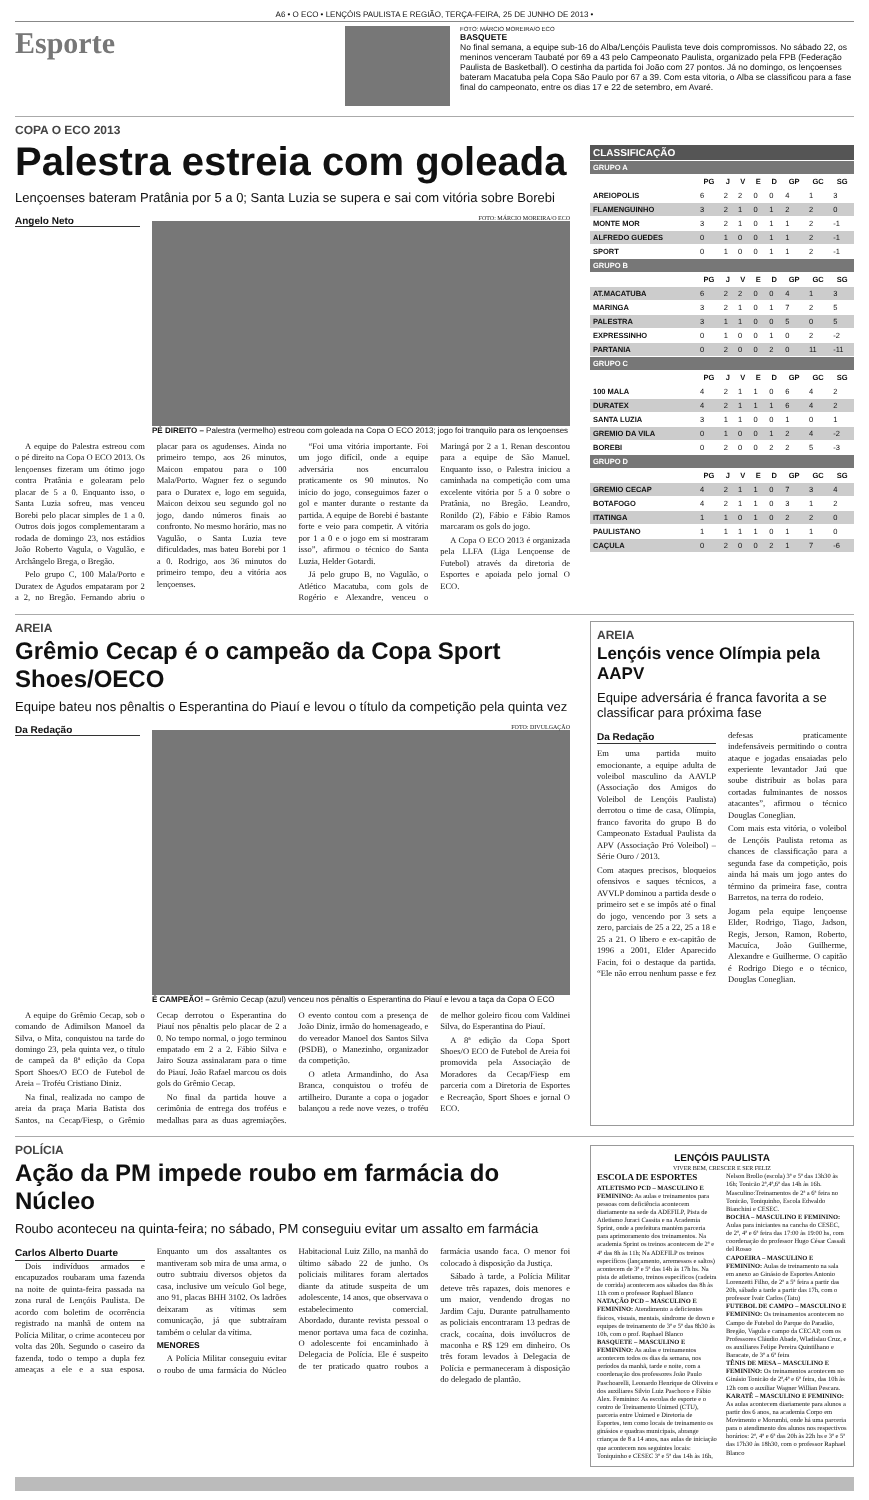A6 • O ECO • LENÇÓIS PAULISTA E REGIÃO, TERÇA-FEIRA, 25 DE JUNHO DE 2013 •
Esporte
FOTO: MÁRCIO MOREIRA/O ECO
BASQUETE
No final semana, a equipe sub-16 do Alba/Lençóis Paulista teve dois compromissos. No sábado 22, os meninos venceram Taubaté por 69 a 43 pelo Campeonato Paulista, organizado pela FPB (Federação Paulista de Basketball). O cestinha da partida foi João com 27 pontos. Já no domingo, os lençoenses bateram Macatuba pela Copa São Paulo por 67 a 39. Com esta vitoria, o Alba se classificou para a fase final do campeonato, entre os dias 17 e 22 de setembro, em Avaré.
COPA O ECO 2013
Palestra estreia com goleada
Lençoenses bateram Pratânia por 5 a 0; Santa Luzia se supera e sai com vitória sobre Borebi
Angelo Neto
FOTO: MÁRCIO MOREIRA/O ECO
PÉ DIREITO – Palestra (vermelho) estreou com goleada na Copa O ECO 2013; jogo foi tranquilo para os lençoenses
A equipe do Palestra estreou com o pé direito na Copa O ECO 2013. Os lençoenses fizeram um ótimo jogo contra Pratânia e golearam pelo placar de 5 a 0. Enquanto isso, o Santa Luzia sofreu, mas venceu Borebi pelo placar simples de 1 a 0. Outros dois jogos complementaram a rodada de domingo 23, nos estádios João Roberto Vagula, o Vagulão, e Archângelo Brega, o Bregão.
Pelo grupo C, 100 Mala/Porto e Duratex de Agudos empataram por 2 a 2, no Bregão. Fernando abriu o placar para os agudenses. Ainda no primeiro tempo, aos 26 minutos, Maicon empatou para o 100 Mala/Porto. Wagner fez o segundo para o Duratex e, logo em seguida, Maicon deixou seu segundo gol no jogo, dando números finais ao confronto. No mesmo horário, mas no Vagulão, o Santa Luzia teve dificuldades, mas bateu Borebi por 1 a 0. Rodrigo, aos 36 minutos do primeiro tempo, deu a vitória aos lençoenses.
“Foi uma vitória importante. Foi um jogo difícil, onde a equipe adversária nos encurralou praticamente os 90 minutos. No início do jogo, conseguimos fazer o gol e manter durante o restante da partida. A equipe de Borebi é bastante forte e veio para competir. A vitória por 1 a 0 e o jogo em si mostraram isso”, afirmou o técnico do Santa Luzia, Helder Gotardi.
Já pelo grupo B, no Vagulão, o Atlético Macatuba, com gols de Rogério e Alexandre, venceu o Maringá por 2 a 1. Renan descontou para a equipe de São Manuel. Enquanto isso, o Palestra iniciou a caminhada na competição com uma excelente vitória por 5 a 0 sobre o Pratânia, no Bregão. Leandro, Ronildo (2), Fábio e Fábio Ramos marcaram os gols do jogo.
A Copa O ECO 2013 é organizada pela LLFA (Liga Lençoense de Futebol) através da diretoria de Esportes e apoiada pelo jornal O ECO.
| CLASSIFICAÇÃO | | | | | | | | |
| --- | --- | --- | --- | --- | --- | --- | --- | --- |
| GRUPO A | | | | | | | | |
| | PG | J | V | E | D | GP | GC | SG |
| AREIOPOLIS | 6 | 2 | 2 | 0 | 0 | 4 | 1 | 3 |
| FLAMENGUINHO | 3 | 2 | 1 | 0 | 1 | 2 | 2 | 0 |
| MONTE MOR | 3 | 2 | 1 | 0 | 1 | 1 | 2 | -1 |
| ALFREDO GUEDES | 0 | 1 | 0 | 0 | 1 | 1 | 2 | -1 |
| SPORT | 0 | 1 | 0 | 0 | 1 | 1 | 2 | -1 |
| GRUPO B | | | | | | | | |
| | PG | J | V | E | D | GP | GC | SG |
| AT.MACATUBA | 6 | 2 | 2 | 0 | 0 | 4 | 1 | 3 |
| MARINGA | 3 | 2 | 1 | 0 | 1 | 7 | 2 | 5 |
| PALESTRA | 3 | 1 | 1 | 0 | 0 | 5 | 0 | 5 |
| EXPRESSINHO | 0 | 1 | 0 | 0 | 1 | 0 | 2 | -2 |
| PARTANIA | 0 | 2 | 0 | 0 | 2 | 0 | 11 | -11 |
| GRUPO C | | | | | | | | |
| | PG | J | V | E | D | GP | GC | SG |
| 100 MALA | 4 | 2 | 1 | 1 | 0 | 6 | 4 | 2 |
| DURATEX | 4 | 2 | 1 | 1 | 1 | 6 | 4 | 2 |
| SANTA LUZIA | 3 | 1 | 1 | 0 | 0 | 1 | 0 | 1 |
| GREMIO DA VILA | 0 | 1 | 0 | 0 | 1 | 2 | 4 | -2 |
| BOREBI | 0 | 2 | 0 | 0 | 2 | 2 | 5 | -3 |
| GRUPO D | | | | | | | | |
| | PG | J | V | E | D | GP | GC | SG |
| GREMIO CECAP | 4 | 2 | 1 | 1 | 0 | 7 | 3 | 4 |
| BOTAFOGO | 4 | 2 | 1 | 1 | 0 | 3 | 1 | 2 |
| ITATINGA | 1 | 1 | 0 | 1 | 0 | 2 | 2 | 0 |
| PAULISTANO | 1 | 1 | 1 | 1 | 0 | 1 | 1 | 0 |
| CAÇULA | 0 | 2 | 0 | 0 | 2 | 1 | 7 | -6 |
AREIA
Grêmio Cecap é o campeão da Copa Sport Shoes/OECO
Equipe bateu nos pênaltis o Esperantina do Piauí e levou o título da competição pela quinta vez
Da Redação
FOTO: DIVULGAÇÃO
É CAMPEÃO! – Grêmio Cecap (azul) venceu nos pênaltis o Esperantina do Piauí e levou a taça da Copa O ECO
A equipe do Grêmio Cecap, sob o comando de Adimilson Manoel da Silva, o Mita, conquistou na tarde do domingo 23, pela quinta vez, o título de campeã da 8ª edição da Copa Sport Shoes/O ECO de Futebol de Areia – Troféu Cristiano Diniz.
Na final, realizada no campo de areia da praça Maria Batista dos Santos, na Cecap/Fiesp, o Grêmio Cecap derrotou o Esperantina do Piauí nos pênaltis pelo placar de 2 a 0. No tempo normal, o jogo terminou empatado em 2 a 2. Fábio Silva e Jairo Souza assinalaram para o time do Piauí. João Rafael marcou os dois gols do Grêmio Cecap.
No final da partida houve a cerimônia de entrega dos troféus e medalhas para as duas agremiações. O evento contou com a presença de João Diniz, irmão do homenageado, e do vereador Manoel dos Santos Silva (PSDB), o Manezinho, organizador da competição.
O atleta Armandinho, do Asa Branca, conquistou o troféu de artilheiro. Durante a copa o jogador balançou a rede nove vezes, o troféu de melhor goleiro ficou com Valdinei Silva, do Esperantina do Piauí.
A 8ª edição da Copa Sport Shoes/O ECO de Futebol de Areia foi promovida pela Associação de Moradores da Cecap/Fiesp em parceria com a Diretoria de Esportes e Recreação, Sport Shoes e jornal O ECO.
AREIA
Lençóis vence Olímpia pela AAPV
Equipe adversária é franca favorita a se classificar para próxima fase
Da Redação
Em uma partida muito emocionante, a equipe adulta de voleibol masculino da AAVLP (Associação dos Amigos do Voleibol de Lençóis Paulista) derrotou o time de casa, Olímpia, franco favorita do grupo B do Campeonato Estadual Paulista da APV (Associação Pró Voleibol) – Série Ouro / 2013.
Com ataques precisos, bloqueios ofensivos e saques técnicos, a AVVLP dominou a partida desde o primeiro set e se impôs até o final do jogo, vencendo por 3 sets a zero, parciais de 25 a 22, 25 a 18 e 25 a 21. O líbero e ex-capitão de 1996 a 2001, Elder Aparecido Facin, foi o destaque da partida. “Ele não errou nenhum passe e fez defesas praticamente indefensáveis permitindo o contra ataque e jogadas ensaiadas pelo experiente levantador Jaú que soube distribuir as bolas para cortadas fulminantes de nossos atacantes”, afirmou o técnico Douglas Coneglian.
Com mais esta vitória, o voleibol de Lençóis Paulista retoma as chances de classificação para a segunda fase da competição, pois ainda há mais um jogo antes do término da primeira fase, contra Barretos, na terra do rodeio.
Jogam pela equipe lençoense Elder, Rodrigo, Tiago, Jadson, Regis, Jerson, Ramon, Roberto, Macuíca, João Guilherme, Alexandre e Guilherme. O capitão é Rodrigo Diego e o técnico, Douglas Coneglian.
POLÍCIA
Ação da PM impede roubo em farmácia do Núcleo
Roubo aconteceu na quinta-feira; no sábado, PM conseguiu evitar um assalto em farmácia
Carlos Alberto Duarte
Dois indivíduos armados e encapuzados roubaram uma fazenda na noite de quinta-feira passada na zona rural de Lençóis Paulista. De acordo com boletim de ocorrência registrado na manhã de ontem na Polícia Militar, o crime aconteceu por volta das 20h. Segundo o caseiro da fazenda, todo o tempo a dupla fez ameaças a ele e a sua esposa. Enquanto um dos assaltantes os mantiveram sob mira de uma arma, o outro subtraiu diversos objetos da casa, inclusive um veículo Gol bege, ano 91, placas BHH 3102. Os ladrões deixaram as vítimas sem comunicação, já que subtraíram também o celular da vítima.
MENORES
A Polícia Militar conseguiu evitar o roubo de uma farmácia do Núcleo Habitacional Luiz Zillo, na manhã do último sábado 22 de junho. Os policiais militares foram alertados diante da atitude suspeita de um adolescente, 14 anos, que observava o estabelecimento comercial. Abordado, durante revista pessoal o menor portava uma faca de cozinha. O adolescente foi encaminhado à Delegacia de Polícia. Ele é suspeito de ter praticado quatro roubos a farmácia usando faca. O menor foi colocado à disposição da Justiça.
Sábado à tarde, a Polícia Militar deteve três rapazes, dois menores e um maior, vendendo drogas no Jardim Caju. Durante patrulhamento as policiais encontraram 13 pedras de crack, cocaína, dois invólucros de maconha e R$ 129 em dinheiro. Os três foram levados à Delegacia de Polícia e permaneceram à disposição do delegado de plantão.
LENÇÓIS PAULISTA
VIVER BEM, CRESCER E SER FELIZ
ESCOLA DE ESPORTES
ATLETISMO PCD – MASCULINO E FEMININO: As aulas e treinamentos para pessoas com deficiência acontecem diariamente na sede da ADEFILP, Pista de Atletismo Juraci Cassita e na Academia Sprint, onde a prefeitura mantém parceria para aprimoramento dos treinamentos. Na academia Sprint os treinos acontecem de 2ª e 4ª das 8h às 11h; Na ADEFILP os treinos específicos (lançamento, arremessos e saltos) acontecem de 3ª e 5ª das 14h às 17h hs. Na pista de atletismo, treinos específicos (cadeira de corrida) acontecem aos sábados das 8h às 11h com o professor Raphael Blanco
NATAÇÃO PCD – MASCULINO E FEMININO: Atendimento a deficientes físicos, visuais, mentais, síndrome de down e equipes de treinamento de 3ª e 5ª das 8h30 às 10h, com o prof. Raphael Blanco
BASQUETE – MASCULINO E FEMININO: As aulas e treinamentos acontecem todos os dias da semana, nos períodos da manhã, tarde e noite, com a coordenação dos professores João Paulo Paschoarelli, Leonardo Henrique de Oliveira e dos auxiliares Silvio Luiz Paschoco e Fábio Alex. Feminino: As escolas de esporte e o centro de Treinamento Unimed (CTU), parceria entre Unimed e Diretoria de Esportes, tem como locais de treinamento os ginásios e quadras municipais, abrange crianças de 8 a 14 anos, nas aulas de iniciação que acontecem nos seguintes locais: Toniquinho e CESEC 3ª e 5ª das 14h às 16h, Nelson Brollo (escola) 3ª e 5ª das 13h30 às 16h; Tonicão 2ª,4ª,6ª das 14h às 16h. Masculino:Treinamentos de 2ª a 6ª feira no Tonicão, Toniquinho, Escola Edwaldo Bianchini e CESEC.
BOCHA – MASCULINO E FEMININO: Aulas para iniciantes na cancha do CESEC, de 2ª, 4ª e 6ª feira das 17:00 às 19:00 hs, com coordenação do professor Hugo César Cassali del Rosso
CAPOEIRA – MASCULINO E FEMININO: Aulas de treinamento na sala em anexo ao Ginásio de Esportes Antonio Lorenzetti Filho, de 2ª a 5ª feira a partir das 20h, sábado a tarde a partir das 17h, com o professor Ivair Carlos (Tatu)
FUTEBOL DE CAMPO – MASCULINO E FEMININO: Os treinamentos acontecem no Campo de Futebol do Parque do Paradão, Bregão, Vagula e campo da CECAP, com os Professores Cláudio Abade, Wladislau Cruz, e os auxiliares Felipe Pereira Quintilhano e Baracate, de 3ª a 6ª feira
TÊNIS DE MESA – MASCULINO E FEMININO: Os treinamentos acontecem no Ginásio Tonicão de 2ª,4ª e 6ª feira, das 10h às 12h com o auxiliar Wagner Willian Pescara.
KARATÊ – MASCULINO E FEMININO: As aulas acontecem diariamente para alunos a partir dos 6 anos, na academia Corpo em Movimento e Morumbi, onde há uma parceria para o atendimento dos alunos nos respectivos horários: 2ª, 4ª e 6ª das 20h às 22h hs e 3ª e 5ª das 17h30 às 18h30, com o professor Raphael Blanco